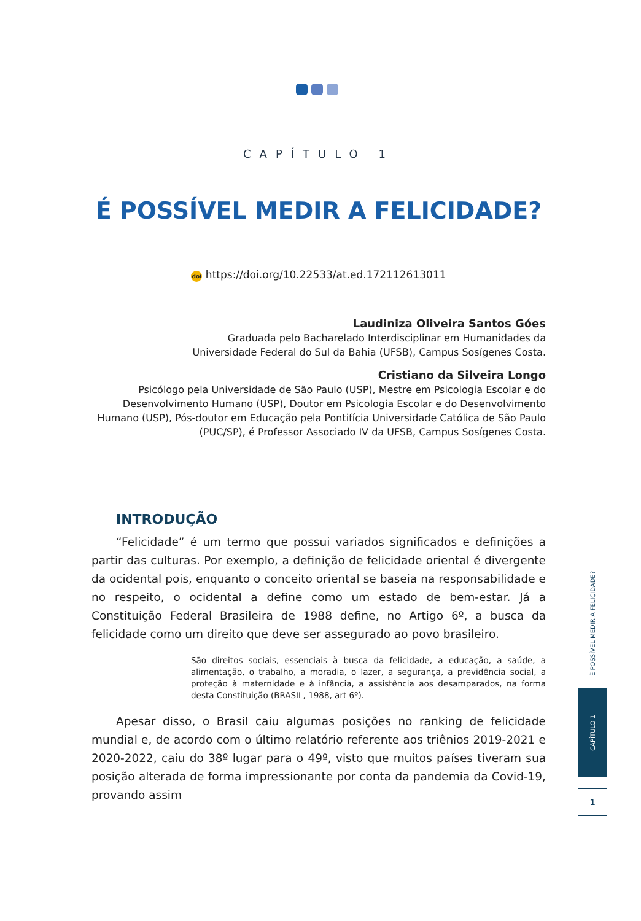CAPÍTULO 1
É POSSÍVEL MEDIR A FELICIDADE?
doi https://doi.org/10.22533/at.ed.172112613011
Laudiniza Oliveira Santos Góes
Graduada pelo Bacharelado Interdisciplinar em Humanidades da
Universidade Federal do Sul da Bahia (UFSB), Campus Sosígenes Costa.
Cristiano da Silveira Longo
Psicólogo pela Universidade de São Paulo (USP), Mestre em Psicologia Escolar e do Desenvolvimento Humano (USP), Doutor em Psicologia Escolar e do Desenvolvimento Humano (USP), Pós-doutor em Educação pela Pontifícia Universidade Católica de São Paulo (PUC/SP), é Professor Associado IV da UFSB, Campus Sosígenes Costa.
INTRODUÇÃO
“Felicidade” é um termo que possui variados significados e definições a partir das culturas. Por exemplo, a definição de felicidade oriental é divergente da ocidental pois, enquanto o conceito oriental se baseia na responsabilidade e no respeito, o ocidental a define como um estado de bem-estar. Já a Constituição Federal Brasileira de 1988 define, no Artigo 6º, a busca da felicidade como um direito que deve ser assegurado ao povo brasileiro.
São direitos sociais, essenciais à busca da felicidade, a educação, a saúde, a alimentação, o trabalho, a moradia, o lazer, a segurança, a previdência social, a proteção à maternidade e à infância, a assistência aos desamparados, na forma desta Constituição (BRASIL, 1988, art 6º).
Apesar disso, o Brasil caiu algumas posições no ranking de felicidade mundial e, de acordo com o último relatório referente aos triênios 2019-2021 e 2020-2022, caiu do 38º lugar para o 49º, visto que muitos países tiveram sua posição alterada de forma impressionante por conta da pandemia da Covid-19, provando assim
É POSSÍVEL MEDIR A FELICIDADE?
CAPÍTULO 1
1